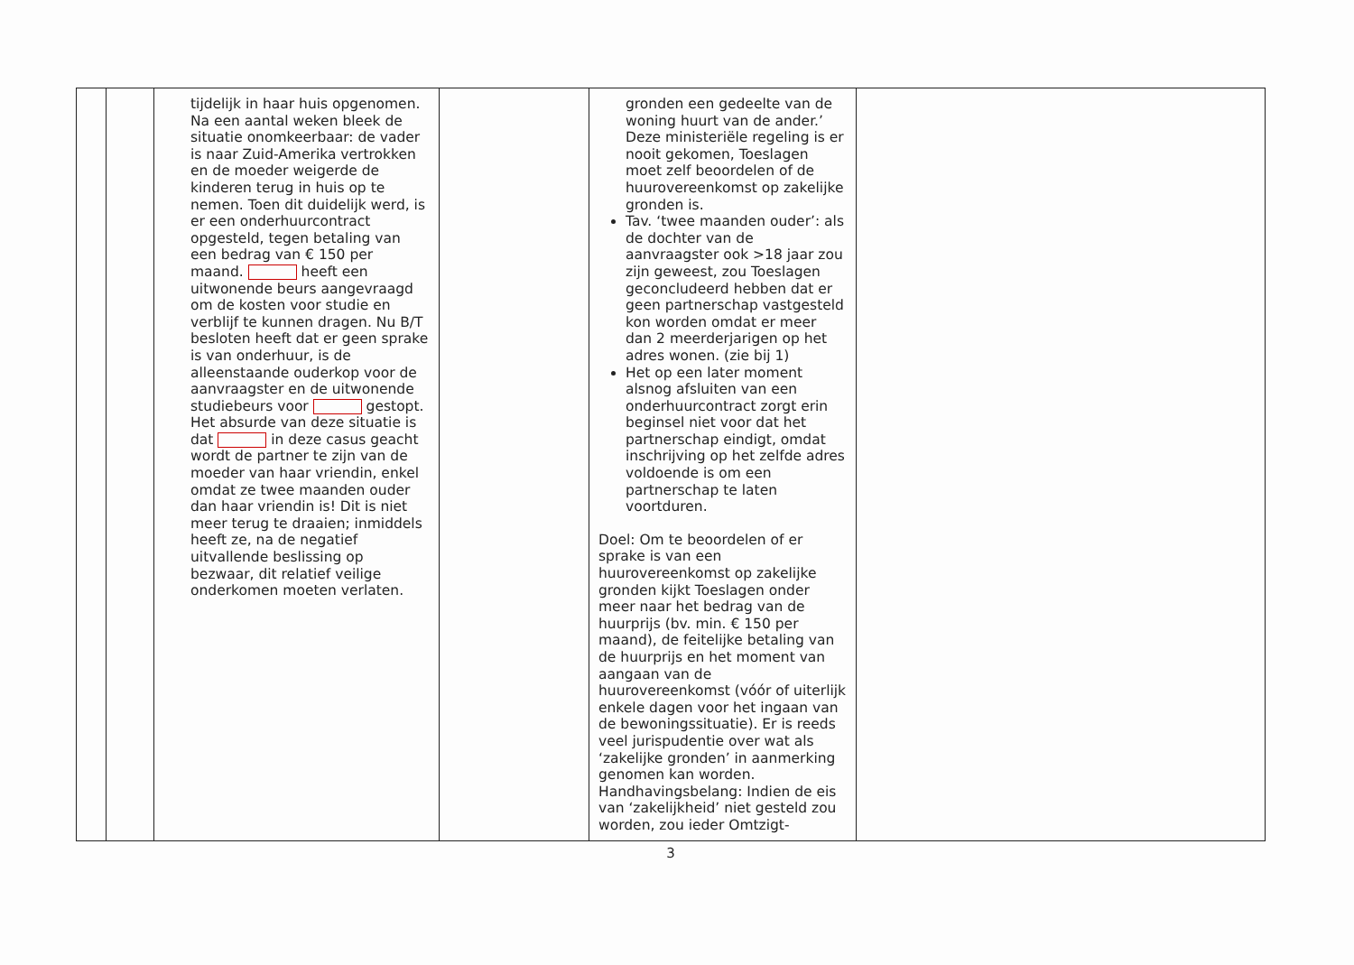| | | tijdelijk in haar huis opgenomen. Na een aantal weken bleek de situatie onomkeerbaar: de vader is naar Zuid-Amerika vertrokken en de moeder weigerde de kinderen terug in huis op te nemen. Toen dit duidelijk werd, is er een onderhuurcontract opgesteld, tegen betaling van een bedrag van € 150 per maand. heeft een uitwonende beurs aangevraagd om de kosten voor studie en verblijf te kunnen dragen. Nu B/T besloten heeft dat er geen sprake is van onderhuur, is de alleenstaande ouderkop voor de aanvraagster en de uitwonende studiebeurs voor gestopt. Het absurde van deze situatie is dat in deze casus geacht wordt de partner te zijn van de moeder van haar vriendin, enkel omdat ze twee maanden ouder dan haar vriendin is! Dit is niet meer terug te draaien; inmiddels heeft ze, na de negatief uitvallende beslissing op bezwaar, dit relatief veilige onderkomen moeten verlaten. | | gronden een gedeelte van de woning huurt van de ander.’ Deze ministeriële regeling is er nooit gekomen, Toeslagen moet zelf beoordelen of de huurovereenkomst op zakelijke gronden is. Tav. ‘twee maanden ouder’: als de dochter van de aanvraagster ook >18 jaar zou zijn geweest, zou Toeslagen geconcludeerd hebben dat er geen partnerschap vastgesteld kon worden omdat er meer dan 2 meerderjarigen op het adres wonen. (zie bij 1) Het op een later moment alsnog afsluiten van een onderhuurcontract zorgt erin beginsel niet voor dat het partnerschap eindigt, omdat inschrijving op het zelfde adres voldoende is om een partnerschap te laten voortduren. Doel: Om te beoordelen of er sprake is van een huurovereenkomst op zakelijke gronden kijkt Toeslagen onder meer naar het bedrag van de huurprijs (bv. min. € 150 per maand), de feitelijke betaling van de huurprijs en het moment van aangaan van de huurovereenkomst (vóór of uiterlijk enkele dagen voor het ingaan van de bewoningssituatie). Er is reeds veel jurispudentie over wat als ‘zakelijke gronden’ in aanmerking genomen kan worden. Handhavingsbelang: Indien de eis van ‘zakelijkheid’ niet gesteld zou worden, zou ieder Omtzigt- | |
3